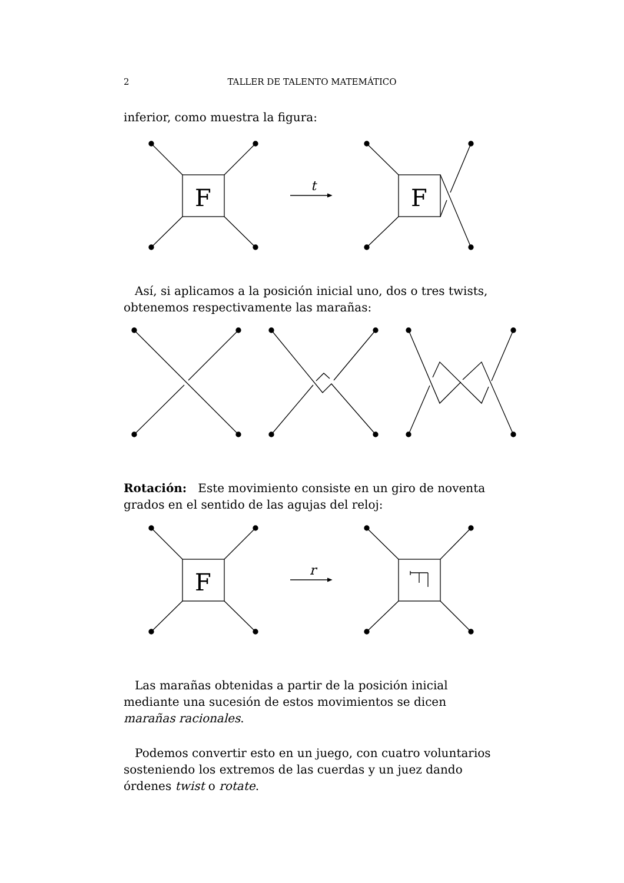2
TALLER DE TALENTO MATEMÁTICO
inferior, como muestra la figura:
F
t
F
Así, si aplicamos a la posición inicial uno, dos o tres twists, obtenemos respectivamente las marañas:
Rotación: Este movimiento consiste en un giro de noventa grados en el sentido de las agujas del reloj:
F
r
Las marañas obtenidas a partir de la posición inicial mediante una sucesión de estos movimientos se dicen marañas racionales.
Podemos convertir esto en un juego, con cuatro voluntarios sosteniendo los extremos de las cuerdas y un juez dando órdenes twist o rotate.